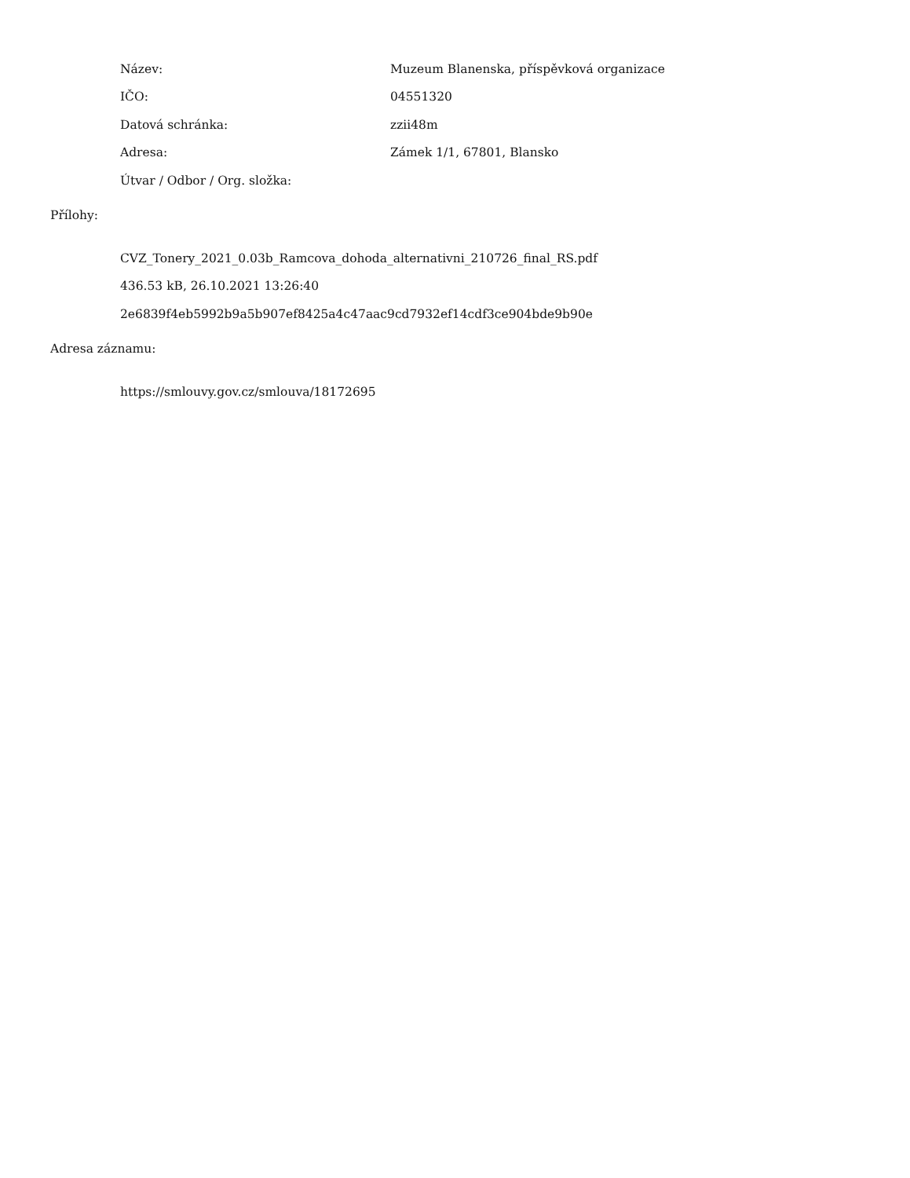| Název: | Muzeum Blanenska, příspěvková organizace |
| IČO: | 04551320 |
| Datová schránka: | zzii48m |
| Adresa: | Zámek 1/1, 67801, Blansko |
| Útvar / Odbor / Org. složka: | |
Přílohy:
CVZ_Tonery_2021_0.03b_Ramcova_dohoda_alternativni_210726_final_RS.pdf
436.53 kB, 26.10.2021 13:26:40
2e6839f4eb5992b9a5b907ef8425a4c47aac9cd7932ef14cdf3ce904bde9b90e
Adresa záznamu:
https://smlouvy.gov.cz/smlouva/18172695